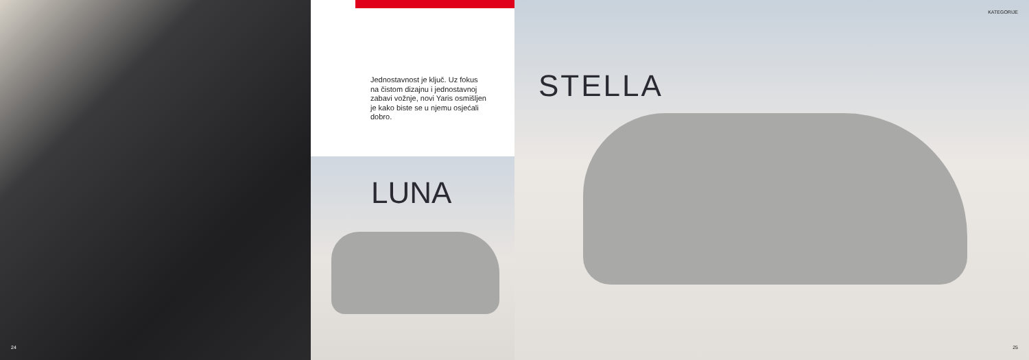24
Jednostavnost je ključ. Uz fokus na čistom dizajnu i jednostavnoj zabavi vožnje, novi Yaris osmišljen je kako biste se u njemu osjećali dobro.
LUNA
KATEGORIJE
STELLA
25